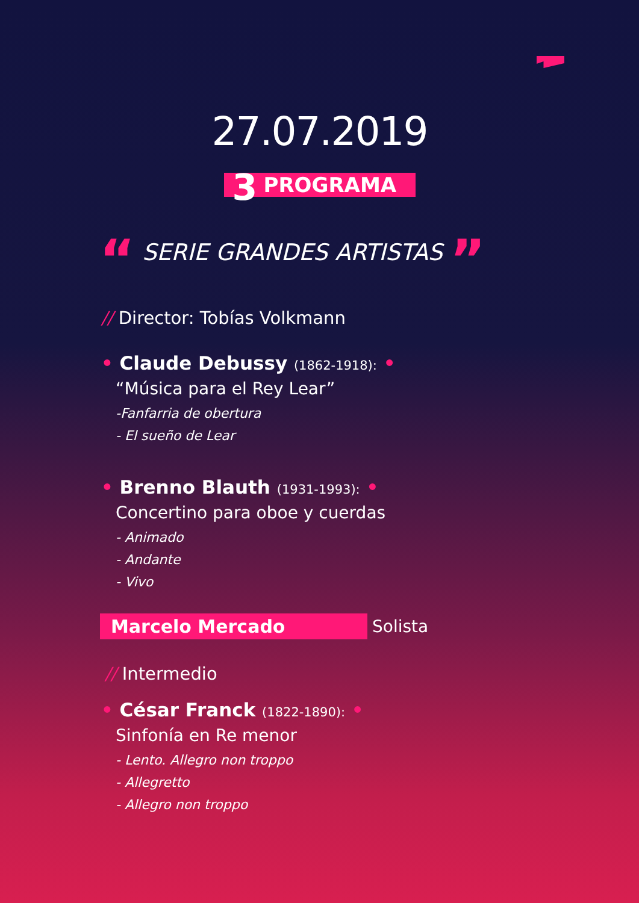27.07.2019
3 PROGRAMA
“ SERIE GRANDES ARTISTAS ”
// Director: Tobías Volkmann
• Claude Debussy (1862-1918): •
“Música para el Rey Lear”
-Fanfarria de obertura
- El sueño de Lear
• Brenno Blauth (1931-1993): •
Concertino para oboe y cuerdas
- Animado
- Andante
- Vivo
Marcelo Mercado Solista
// Intermedio
• César Franck (1822-1890): •
Sinfonía en Re menor
- Lento. Allegro non troppo
- Allegretto
- Allegro non troppo